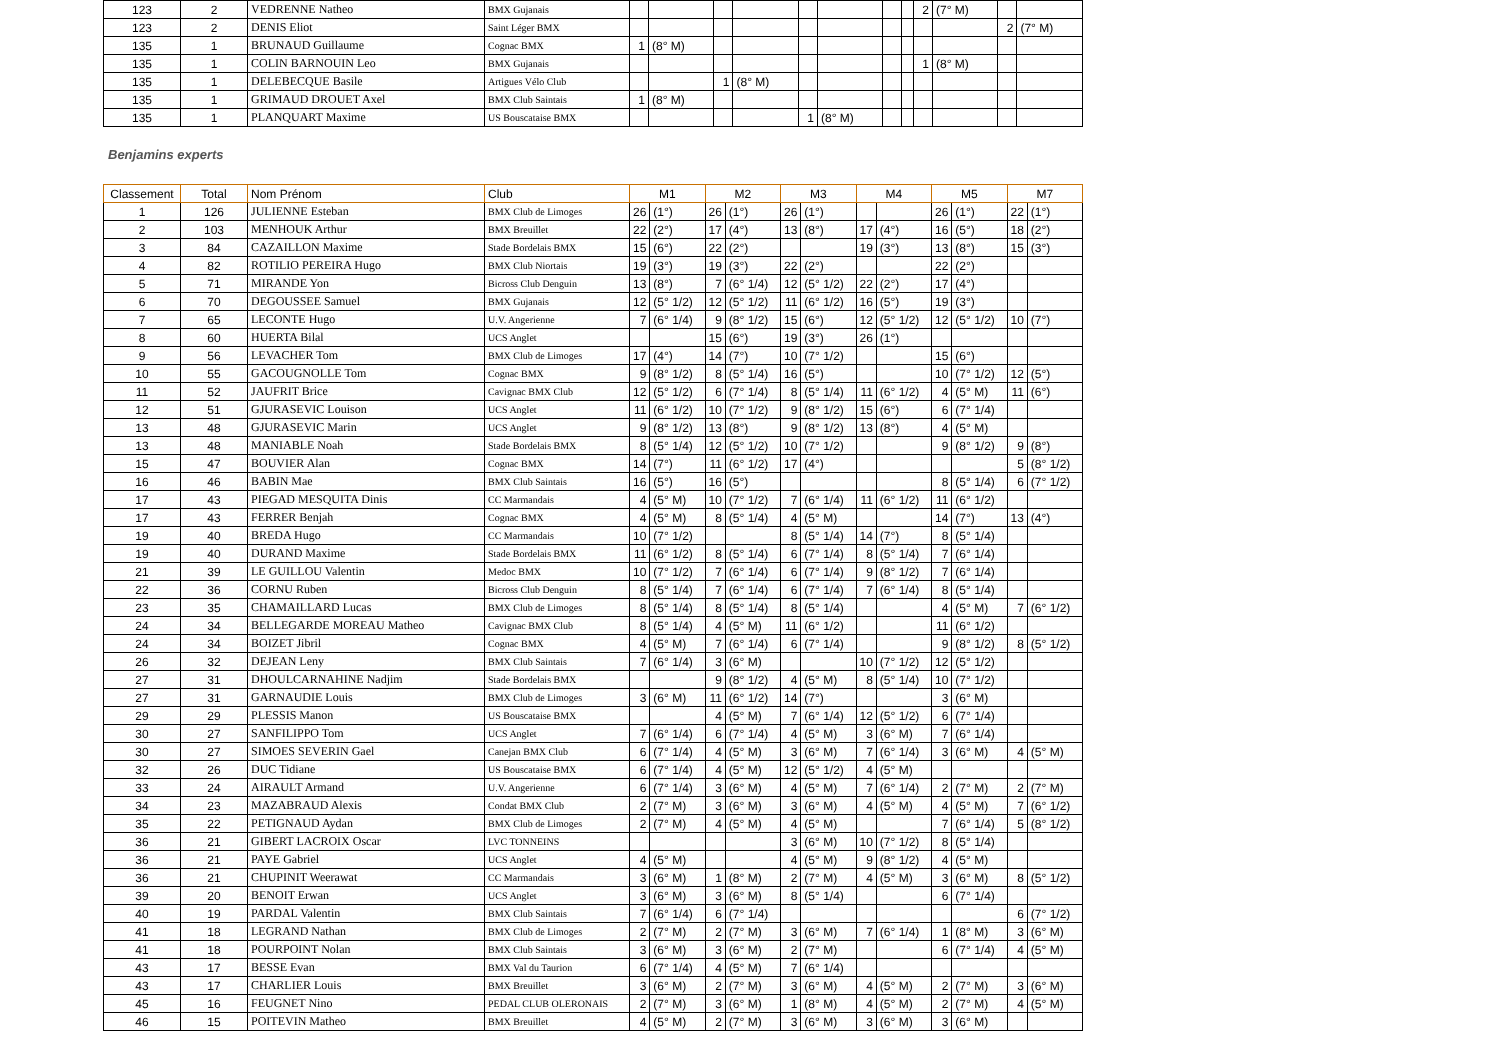| 123 | 2 | VEDRENNE Natheo | BMX Gujanais | | | | | | | | | 2 | (7° M) | | |
| 123 | 2 | DENIS Eliot | Saint Léger BMX | | | | | | | | | | | 2 | (7° M) |
| 135 | 1 | BRUNAUD Guillaume | Cognac BMX | 1 | (8° M) | | | | | | | | | | |
| 135 | 1 | COLIN BARNOUIN Leo | BMX Gujanais | | | | | | | | | 1 | (8° M) | | |
| 135 | 1 | DELEBECQUE Basile | Artigues Vélo Club | | | 1 | (8° M) | | | | | | | | |
| 135 | 1 | GRIMAUD DROUET Axel | BMX Club Saintais | 1 | (8° M) | | | | | | | | | | |
| 135 | 1 | PLANQUART Maxime | US Bouscataise BMX | | | | | 1 | (8° M) | | | | | | |
Benjamins experts
| Classement | Total | Nom Prénom | Club | M1 | | M2 | | M3 | | M4 | | M5 | | M7 | |
| --- | --- | --- | --- | --- | --- | --- | --- | --- | --- | --- | --- | --- | --- | --- | --- |
| 1 | 126 | JULIENNE Esteban | BMX Club de Limoges | 26 | (1°) | 26 | (1°) | 26 | (1°) | | | 26 | (1°) | 22 | (1°) |
| 2 | 103 | MENHOUK Arthur | BMX Breuillet | 22 | (2°) | 17 | (4°) | 13 | (8°) | 17 | (4°) | 16 | (5°) | 18 | (2°) |
| 3 | 84 | CAZAILLON Maxime | Stade Bordelais BMX | 15 | (6°) | 22 | (2°) | | | 19 | (3°) | 13 | (8°) | 15 | (3°) |
| 4 | 82 | ROTILIO PEREIRA Hugo | BMX Club Niortais | 19 | (3°) | 19 | (3°) | 22 | (2°) | | | 22 | (2°) | | |
| 5 | 71 | MIRANDE Yon | Bicross Club Denguin | 13 | (8°) | 7 | (6° 1/4) | 12 | (5° 1/2) | 22 | (2°) | 17 | (4°) | | |
| 6 | 70 | DEGOUSSEE Samuel | BMX Gujanais | 12 | (5° 1/2) | 12 | (5° 1/2) | 11 | (6° 1/2) | 16 | (5°) | 19 | (3°) | | |
| 7 | 65 | LECONTE Hugo | U.V. Angerienne | 7 | (6° 1/4) | 9 | (8° 1/2) | 15 | (6°) | 12 | (5° 1/2) | 12 | (5° 1/2) | 10 | (7°) |
| 8 | 60 | HUERTA Bilal | UCS Anglet | | | 15 | (6°) | 19 | (3°) | 26 | (1°) | | | | |
| 9 | 56 | LEVACHER Tom | BMX Club de Limoges | 17 | (4°) | 14 | (7°) | 10 | (7° 1/2) | | | 15 | (6°) | | |
| 10 | 55 | GACOUGNOLLE Tom | Cognac BMX | 9 | (8° 1/2) | 8 | (5° 1/4) | 16 | (5°) | | | 10 | (7° 1/2) | 12 | (5°) |
| 11 | 52 | JAUFRIT Brice | Cavignac BMX Club | 12 | (5° 1/2) | 6 | (7° 1/4) | 8 | (5° 1/4) | 11 | (6° 1/2) | 4 | (5° M) | 11 | (6°) |
| 12 | 51 | GJURASEVIC Louison | UCS Anglet | 11 | (6° 1/2) | 10 | (7° 1/2) | 9 | (8° 1/2) | 15 | (6°) | 6 | (7° 1/4) | | |
| 13 | 48 | GJURASEVIC Marin | UCS Anglet | 9 | (8° 1/2) | 13 | (8°) | 9 | (8° 1/2) | 13 | (8°) | 4 | (5° M) | | |
| 13 | 48 | MANIABLE Noah | Stade Bordelais BMX | 8 | (5° 1/4) | 12 | (5° 1/2) | 10 | (7° 1/2) | | | 9 | (8° 1/2) | 9 | (8°) |
| 15 | 47 | BOUVIER Alan | Cognac BMX | 14 | (7°) | 11 | (6° 1/2) | 17 | (4°) | | | | | 5 | (8° 1/2) |
| 16 | 46 | BABIN Mae | BMX Club Saintais | 16 | (5°) | 16 | (5°) | | | | | 8 | (5° 1/4) | 6 | (7° 1/2) |
| 17 | 43 | PIEGAD MESQUITA Dinis | CC Marmandais | 4 | (5° M) | 10 | (7° 1/2) | 7 | (6° 1/4) | 11 | (6° 1/2) | 11 | (6° 1/2) | | |
| 17 | 43 | FERRER Benjah | Cognac BMX | 4 | (5° M) | 8 | (5° 1/4) | 4 | (5° M) | | | 14 | (7°) | 13 | (4°) |
| 19 | 40 | BREDA Hugo | CC Marmandais | 10 | (7° 1/2) | | | 8 | (5° 1/4) | 14 | (7°) | 8 | (5° 1/4) | | |
| 19 | 40 | DURAND Maxime | Stade Bordelais BMX | 11 | (6° 1/2) | 8 | (5° 1/4) | 6 | (7° 1/4) | 8 | (5° 1/4) | 7 | (6° 1/4) | | |
| 21 | 39 | LE GUILLOU Valentin | Medoc BMX | 10 | (7° 1/2) | 7 | (6° 1/4) | 6 | (7° 1/4) | 9 | (8° 1/2) | 7 | (6° 1/4) | | |
| 22 | 36 | CORNU Ruben | Bicross Club Denguin | 8 | (5° 1/4) | 7 | (6° 1/4) | 6 | (7° 1/4) | 7 | (6° 1/4) | 8 | (5° 1/4) | | |
| 23 | 35 | CHAMAILLARD Lucas | BMX Club de Limoges | 8 | (5° 1/4) | 8 | (5° 1/4) | 8 | (5° 1/4) | | | 4 | (5° M) | 7 | (6° 1/2) |
| 24 | 34 | BELLEGARDE MOREAU Matheo | Cavignac BMX Club | 8 | (5° 1/4) | 4 | (5° M) | 11 | (6° 1/2) | | | 11 | (6° 1/2) | | |
| 24 | 34 | BOIZET Jibril | Cognac BMX | 4 | (5° M) | 7 | (6° 1/4) | 6 | (7° 1/4) | | | 9 | (8° 1/2) | 8 | (5° 1/2) |
| 26 | 32 | DEJEAN Leny | BMX Club Saintais | 7 | (6° 1/4) | 3 | (6° M) | | | 10 | (7° 1/2) | 12 | (5° 1/2) | | |
| 27 | 31 | DHOULCARNAHINE Nadjim | Stade Bordelais BMX | | | 9 | (8° 1/2) | 4 | (5° M) | 8 | (5° 1/4) | 10 | (7° 1/2) | | |
| 27 | 31 | GARNAUDIE Louis | BMX Club de Limoges | 3 | (6° M) | 11 | (6° 1/2) | 14 | (7°) | | | 3 | (6° M) | | |
| 29 | 29 | PLESSIS Manon | US Bouscataise BMX | | | 4 | (5° M) | 7 | (6° 1/4) | 12 | (5° 1/2) | 6 | (7° 1/4) | | |
| 30 | 27 | SANFILIPPO Tom | UCS Anglet | 7 | (6° 1/4) | 6 | (7° 1/4) | 4 | (5° M) | 3 | (6° M) | 7 | (6° 1/4) | | |
| 30 | 27 | SIMOES SEVERIN Gael | Canejan BMX Club | 6 | (7° 1/4) | 4 | (5° M) | 3 | (6° M) | 7 | (6° 1/4) | 3 | (6° M) | 4 | (5° M) |
| 32 | 26 | DUC Tidiane | US Bouscataise BMX | 6 | (7° 1/4) | 4 | (5° M) | 12 | (5° 1/2) | 4 | (5° M) | | | | |
| 33 | 24 | AIRAULT Armand | U.V. Angerienne | 6 | (7° 1/4) | 3 | (6° M) | 4 | (5° M) | 7 | (6° 1/4) | 2 | (7° M) | 2 | (7° M) |
| 34 | 23 | MAZABRAUD Alexis | Condat BMX Club | 2 | (7° M) | 3 | (6° M) | 3 | (6° M) | 4 | (5° M) | 4 | (5° M) | 7 | (6° 1/2) |
| 35 | 22 | PETIGNAUD Aydan | BMX Club de Limoges | 2 | (7° M) | 4 | (5° M) | 4 | (5° M) | | | 7 | (6° 1/4) | 5 | (8° 1/2) |
| 36 | 21 | GIBERT LACROIX Oscar | LVC TONNEINS | | | | | 3 | (6° M) | 10 | (7° 1/2) | 8 | (5° 1/4) | | |
| 36 | 21 | PAYE Gabriel | UCS Anglet | 4 | (5° M) | | | 4 | (5° M) | 9 | (8° 1/2) | 4 | (5° M) | | |
| 36 | 21 | CHUPINIT Weerawat | CC Marmandais | 3 | (6° M) | 1 | (8° M) | 2 | (7° M) | 4 | (5° M) | 3 | (6° M) | 8 | (5° 1/2) |
| 39 | 20 | BENOIT Erwan | UCS Anglet | 3 | (6° M) | 3 | (6° M) | 8 | (5° 1/4) | | | 6 | (7° 1/4) | | |
| 40 | 19 | PARDAL Valentin | BMX Club Saintais | 7 | (6° 1/4) | 6 | (7° 1/4) | | | | | | | 6 | (7° 1/2) |
| 41 | 18 | LEGRAND Nathan | BMX Club de Limoges | 2 | (7° M) | 2 | (7° M) | 3 | (6° M) | 7 | (6° 1/4) | 1 | (8° M) | 3 | (6° M) |
| 41 | 18 | POURPOINT Nolan | BMX Club Saintais | 3 | (6° M) | 3 | (6° M) | 2 | (7° M) | | | 6 | (7° 1/4) | 4 | (5° M) |
| 43 | 17 | BESSE Evan | BMX Val du Taurion | 6 | (7° 1/4) | 4 | (5° M) | 7 | (6° 1/4) | | | | | | |
| 43 | 17 | CHARLIER Louis | BMX Breuillet | 3 | (6° M) | 2 | (7° M) | 3 | (6° M) | 4 | (5° M) | 2 | (7° M) | 3 | (6° M) |
| 45 | 16 | FEUGNET Nino | PEDAL CLUB OLERONAIS | 2 | (7° M) | 3 | (6° M) | 1 | (8° M) | 4 | (5° M) | 2 | (7° M) | 4 | (5° M) |
| 46 | 15 | POITEVIN Matheo | BMX Breuillet | 4 | (5° M) | 2 | (7° M) | 3 | (6° M) | 3 | (6° M) | 3 | (6° M) | | |